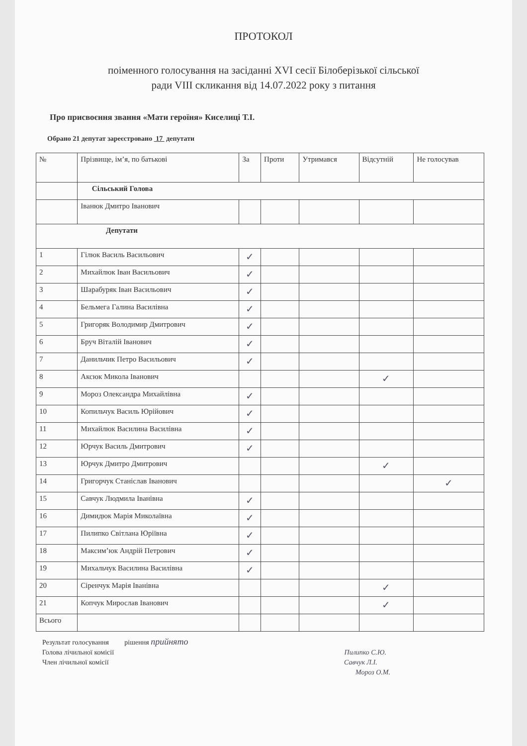ПРОТОКОЛ
поіменного голосування на засіданні XVI сесії Білоберізької сільської
ради VIII скликання від 14.07.2022 року з питання
Про присвоєння звання «Мати героїня» Киселиці Т.І.
Обрано 21 депутат зареєстровано 17 депутати
| № | Прізвище, ім’я, по батькові | За | Проти | Утримався | Відсутній | Не голосував |
| --- | --- | --- | --- | --- | --- | --- |
| | Сільський Голова | | | | | |
| | Іванюк Дмитро Іванович | | | | | |
| Депутати | | | | | | |
| 1 | Гілюк Василь Васильович | ✓ | | | | |
| 2 | Михайлюк Іван Васильович | ✓ | | | | |
| 3 | Шарабуряк Іван Васильович | ✓ | | | | |
| 4 | Бельмега Галина Василівна | ✓ | | | | |
| 5 | Григоряк Володимир Дмитрович | ✓ | | | | |
| 6 | Бруч Віталій Іванович | ✓ | | | | |
| 7 | Данильчик Петро Васильович | ✓ | | | | |
| 8 | Аксюк Микола Іванович | | | | ✓ | |
| 9 | Мороз Олександра Михайлівна | ✓ | | | | |
| 10 | Копильчук Василь Юрійович | ✓ | | | | |
| 11 | Михайлюк Василина Василівна | ✓ | | | | |
| 12 | Юрчук Василь Дмитрович | ✓ | | | | |
| 13 | Юрчук Дмитро Дмитрович | | | | ✓ | |
| 14 | Григорчук Станіслав Іванович | | | | | ✓ |
| 15 | Савчук Людмила Іванівна | ✓ | | | | |
| 16 | Димидюк Марія Миколаївна | ✓ | | | | |
| 17 | Пилипко Світлана Юріївна | ✓ | | | | |
| 18 | Максим’юк Андрій Петрович | ✓ | | | | |
| 19 | Михальчук Василина Василівна | ✓ | | | | |
| 20 | Сіренчук Марія Іванівна | | | | ✓ | |
| 21 | Копчук Мирослав Іванович | | | | ✓ | |
| Всього | | | | | | |
Результат голосування рішення прийнято
Голова лічильної комісії Пилипко С.Ю.
Член лічильної комісії Савчук Л.І.
Мороз О.М.